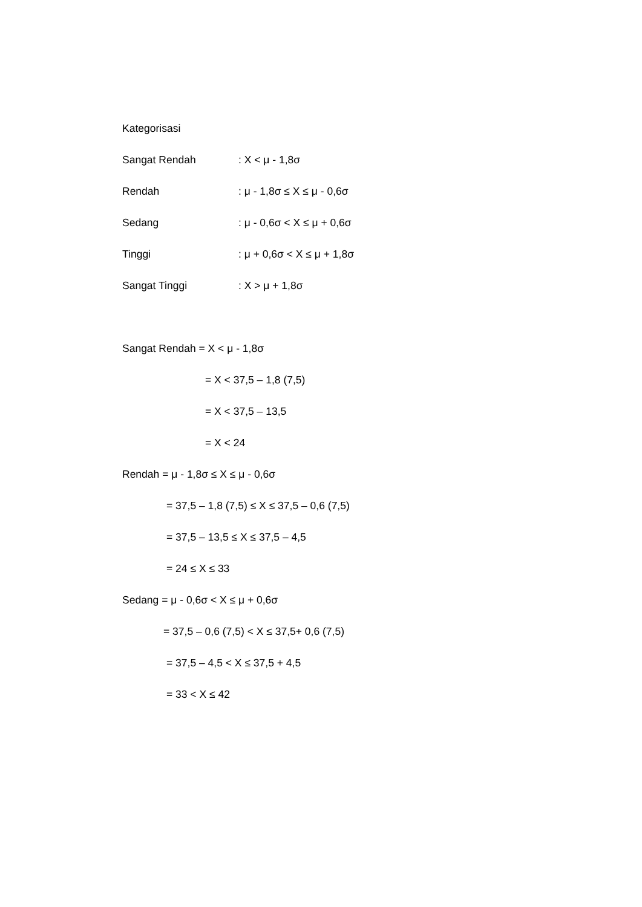Kategorisasi
Sangat Rendah: X < μ - 1,8σ
Rendah: μ - 1,8σ ≤ X ≤ μ - 0,6σ
Sedang: μ - 0,6σ < X ≤ μ + 0,6σ
Tinggi: μ + 0,6σ < X ≤ μ + 1,8σ
Sangat Tinggi: X > μ + 1,8σ
Sangat Rendah = X < μ - 1,8σ
= X < 37,5 – 1,8 (7,5)
= X < 37,5 – 13,5
= X < 24
Rendah = μ - 1,8σ ≤ X ≤ μ - 0,6σ
= 37,5 – 1,8 (7,5) ≤ X ≤ 37,5 – 0,6 (7,5)
= 37,5 – 13,5 ≤ X ≤ 37,5 – 4,5
= 24 ≤ X ≤ 33
Sedang = μ - 0,6σ < X ≤ μ + 0,6σ
= 37,5 – 0,6 (7,5) < X ≤ 37,5+ 0,6 (7,5)
= 37,5 – 4,5 < X ≤ 37,5 + 4,5
= 33 < X ≤ 42